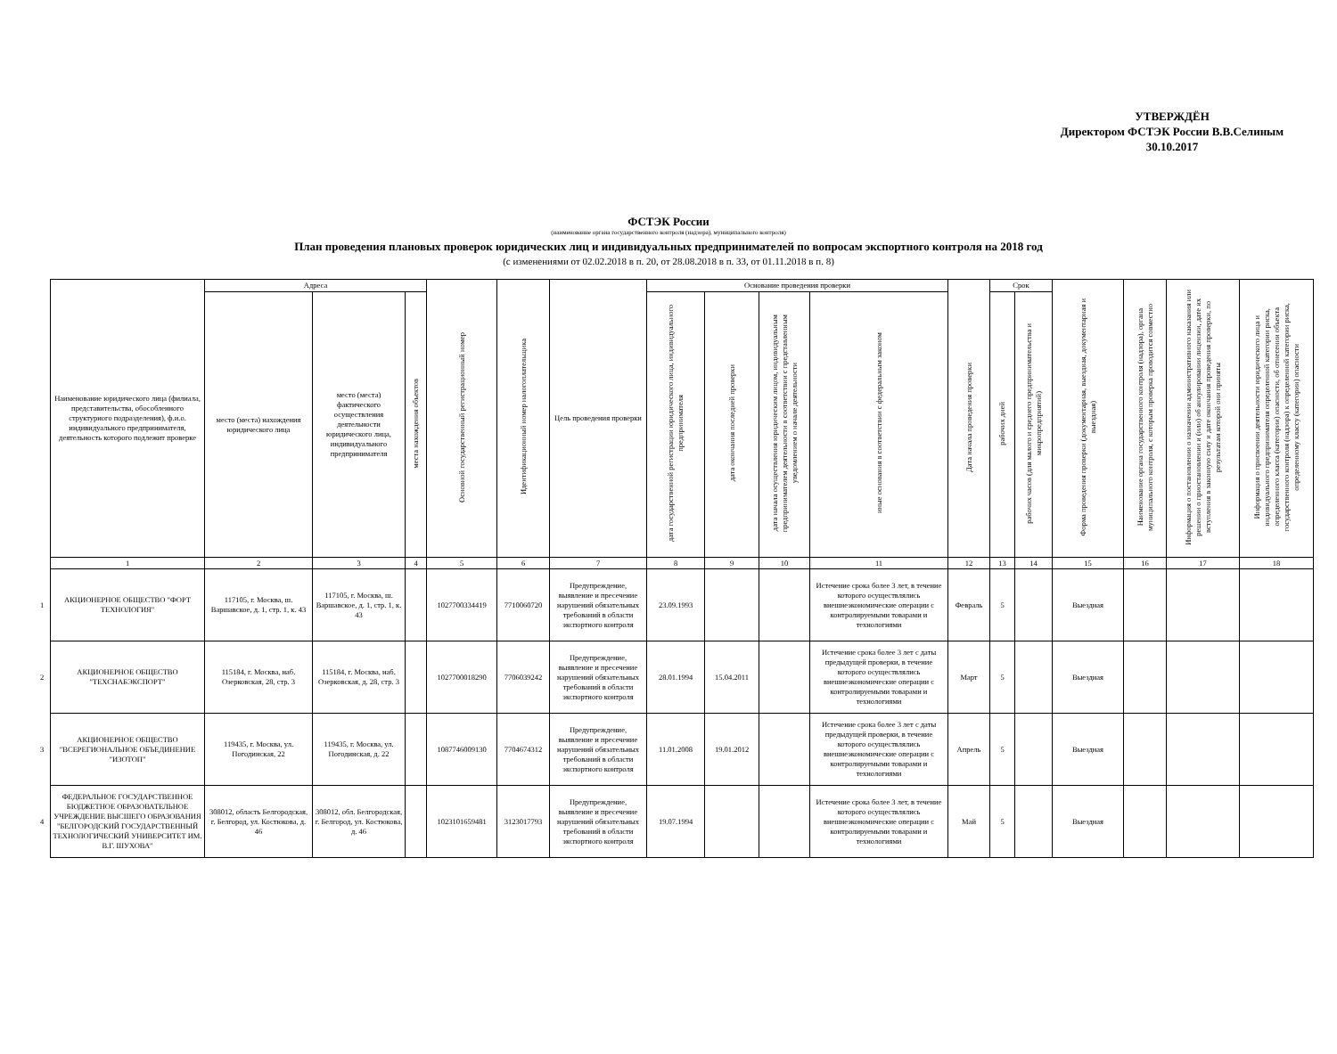УТВЕРЖДЁН
Директором ФСТЭК России В.В.Селиным
30.10.2017
ФСТЭК России
(наименование органа государственного контроля (надзора), муниципального контроля)
План проведения плановых проверок юридических лиц и индивидуальных предпринимателей по вопросам экспортного контроля на 2018 год
(с изменениями от 02.02.2018 в п. 20, от 28.08.2018 в п. 33, от 01.11.2018 в п. 8)
| | Наименование юридического лица (филиала, представительства, обособленного структурного подразделения), ф.и.о. индивидуального предпринимателя, деятельность которого подлежит проверке | Адреса | | | Основной государственный регистрационный номер | Идентификационный номер налогоплательщика | Цель проведения проверки | Основание проведения проверки | | | | Дата начала проведения проверки | Срок | | Форма проведения проверки (документарная, выездная, документарная и выездная) | Наименование органа государственного контроля (надзора), органа муниципального контроля, с которым проверка проводится совместно | Информация о постановлении о назначении административного наказания или решении о приостановлении и (или) об аннулировании лицензии, дате их вступления в законную силу и дате окончания проведения проверки, по результатам которой они приняты | Информация о присвоении деятельности юридического лица и индивидуального предпринимателя определенной категории риска, определенного класса (категории) опасности, об отнесении объекта государственного контроля (надзора) к определенной категории риска, определенному классу (категории) опасности |
| --- | --- | --- | --- | --- | --- | --- | --- | --- | --- | --- | --- | --- | --- | --- | --- | --- | --- | --- |
| | | место (места) нахождения юридического лица | место (места) фактического осуществления деятельности юридического лица, индивидуального предпринимателя | места нахождения объектов | | | | дата государственной регистрации юридического лица, индивидуального предпринимателя | дата окончания последней проверки | дата начала осуществления юридическим лицом, индивидуальным предпринимателем деятельности в соответствии с представленным уведомлением о начале деятельности | иные основания в соответствии с федеральным законом | | рабочих дней | рабочих часов (для малого и среднего предпринимательства и микропредприятий) | | | | |
| | 1 | 2 | 3 | 4 | 5 | 6 | 7 | 8 | 9 | 10 | 11 | 12 | 13 | 14 | 15 | 16 | 17 | 18 |
| 1 | АКЦИОНЕРНОЕ ОБЩЕСТВО "ФОРТ ТЕХНОЛОГИЯ" | 117105, г. Москва, ш. Варшавское, д. 1, стр. 1, к. 43 | 117105, г. Москва, ш. Варшавское, д. 1, стр. 1, к. 43 | | 1027700334419 | 7710060720 | Предупреждение, выявление и пресечение нарушений обязательных требований в области экспортного контроля | 23.09.1993 | | | Истечение срока более 3 лет, в течение которого осуществлялись внешнеэкономические операции с контролируемыми товарами и технологиями | Февраль | 5 | | Выездная | | | |
| 2 | АКЦИОНЕРНОЕ ОБЩЕСТВО "ТЕХСНАБЭКСПОРТ" | 115184, г. Москва, наб. Озерковская, 28, стр. 3 | 115184, г. Москва, наб. Озерковская, д. 28, стр. 3 | | 1027700018290 | 7706039242 | Предупреждение, выявление и пресечение нарушений обязательных требований в области экспортного контроля | 28.01.1994 | 15.04.2011 | | Истечение срока более 3 лет с даты предыдущей проверки, в течение которого осуществлялись внешнеэкономические операции с контролируемыми товарами и технологиями | Март | 5 | | Выездная | | | |
| 3 | АКЦИОНЕРНОЕ ОБЩЕСТВО "ВСЕРЕГИОНАЛЬНОЕ ОБЪЕДИНЕНИЕ "ИЗОТОП" | 119435, г. Москва, ул. Погодинская, 22 | 119435, г. Москва, ул. Погодинская, д. 22 | | 1087746009130 | 7704674312 | Предупреждение, выявление и пресечение нарушений обязательных требований в области экспортного контроля | 11.01.2008 | 19.01.2012 | | Истечение срока более 3 лет с даты предыдущей проверки, в течение которого осуществлялись внешнеэкономические операции с контролируемыми товарами и технологиями | Апрель | 5 | | Выездная | | | |
| 4 | ФЕДЕРАЛЬНОЕ ГОСУДАРСТВЕННОЕ БЮДЖЕТНОЕ ОБРАЗОВАТЕЛЬНОЕ УЧРЕЖДЕНИЕ ВЫСШЕГО ОБРАЗОВАНИЯ "БЕЛГОРОДСКИЙ ГОСУДАРСТВЕННЫЙ ТЕХНОЛОГИЧЕСКИЙ УНИВЕРСИТЕТ ИМ. В.Г. ШУХОВА" | 308012, область Белгородская, г. Белгород, ул. Костюкова, д. 46 | 308012, обл. Белгородская, г. Белгород, ул. Костюкова, д. 46 | | 1023101659481 | 3123017793 | Предупреждение, выявление и пресечение нарушений обязательных требований в области экспортного контроля | 19.07.1994 | | | Истечение срока более 3 лет, в течение которого осуществлялись внешнеэкономические операции с контролируемыми товарами и технологиями | Май | 5 | | Выездная | | | |